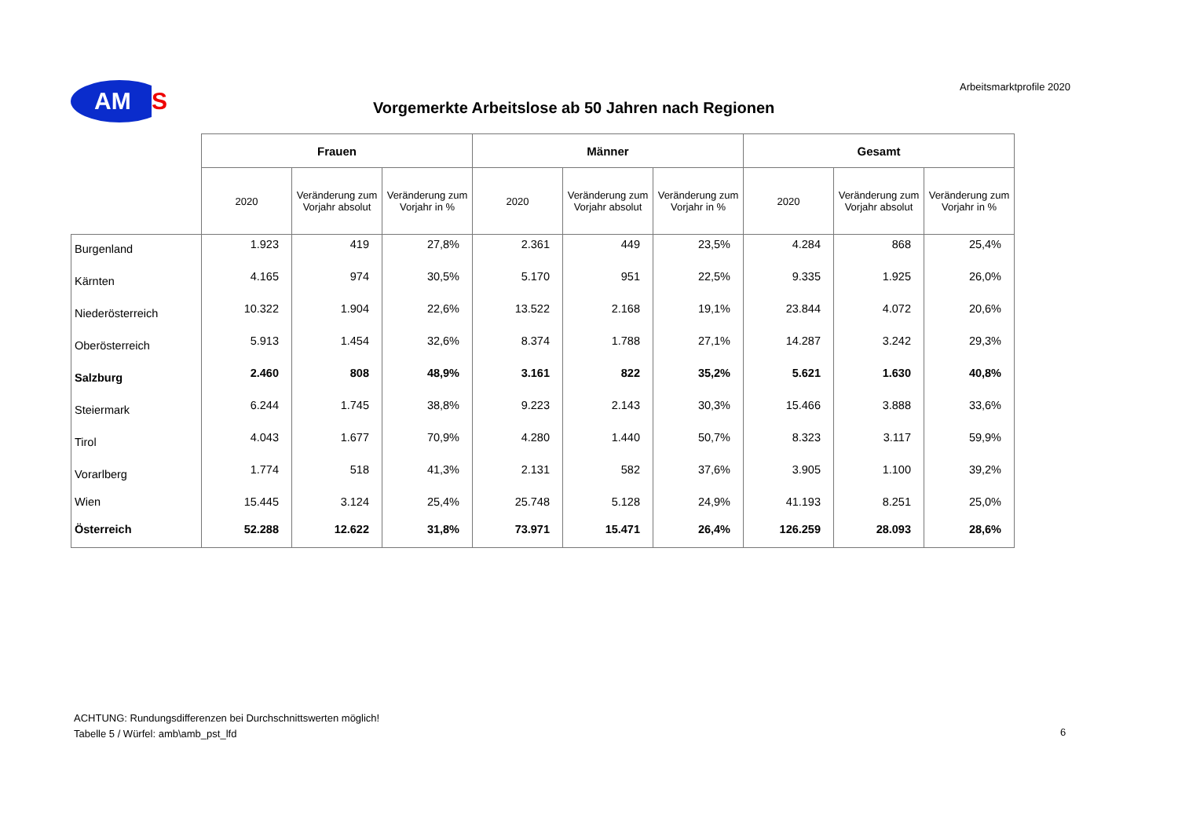AM
S
Vorgemerkte Arbeitslose ab 50 Jahren nach Regionen
Arbeitsmarktprofile 2020
| | Frauen | | | Männer | | | Gesamt | | |
| --- | --- | --- | --- | --- | --- | --- | --- | --- | --- |
| | 2020 | Veränderung zum Vorjahr absolut | Veränderung zum Vorjahr in % | 2020 | Veränderung zum Vorjahr absolut | Veränderung zum Vorjahr in % | 2020 | Veränderung zum Vorjahr absolut | Veränderung zum Vorjahr in % |
| Burgenland | 1.923 | 419 | 27,8% | 2.361 | 449 | 23,5% | 4.284 | 868 | 25,4% |
| Kärnten | 4.165 | 974 | 30,5% | 5.170 | 951 | 22,5% | 9.335 | 1.925 | 26,0% |
| Niederösterreich | 10.322 | 1.904 | 22,6% | 13.522 | 2.168 | 19,1% | 23.844 | 4.072 | 20,6% |
| Oberösterreich | 5.913 | 1.454 | 32,6% | 8.374 | 1.788 | 27,1% | 14.287 | 3.242 | 29,3% |
| Salzburg | 2.460 | 808 | 48,9% | 3.161 | 822 | 35,2% | 5.621 | 1.630 | 40,8% |
| Steiermark | 6.244 | 1.745 | 38,8% | 9.223 | 2.143 | 30,3% | 15.466 | 3.888 | 33,6% |
| Tirol | 4.043 | 1.677 | 70,9% | 4.280 | 1.440 | 50,7% | 8.323 | 3.117 | 59,9% |
| Vorarlberg | 1.774 | 518 | 41,3% | 2.131 | 582 | 37,6% | 3.905 | 1.100 | 39,2% |
| Wien | 15.445 | 3.124 | 25,4% | 25.748 | 5.128 | 24,9% | 41.193 | 8.251 | 25,0% |
| Österreich | 52.288 | 12.622 | 31,8% | 73.971 | 15.471 | 26,4% | 126.259 | 28.093 | 28,6% |
ACHTUNG: Rundungsdifferenzen bei Durchschnittswerten möglich!
Tabelle 5 / Würfel: amb\amb_pst_lfd
6